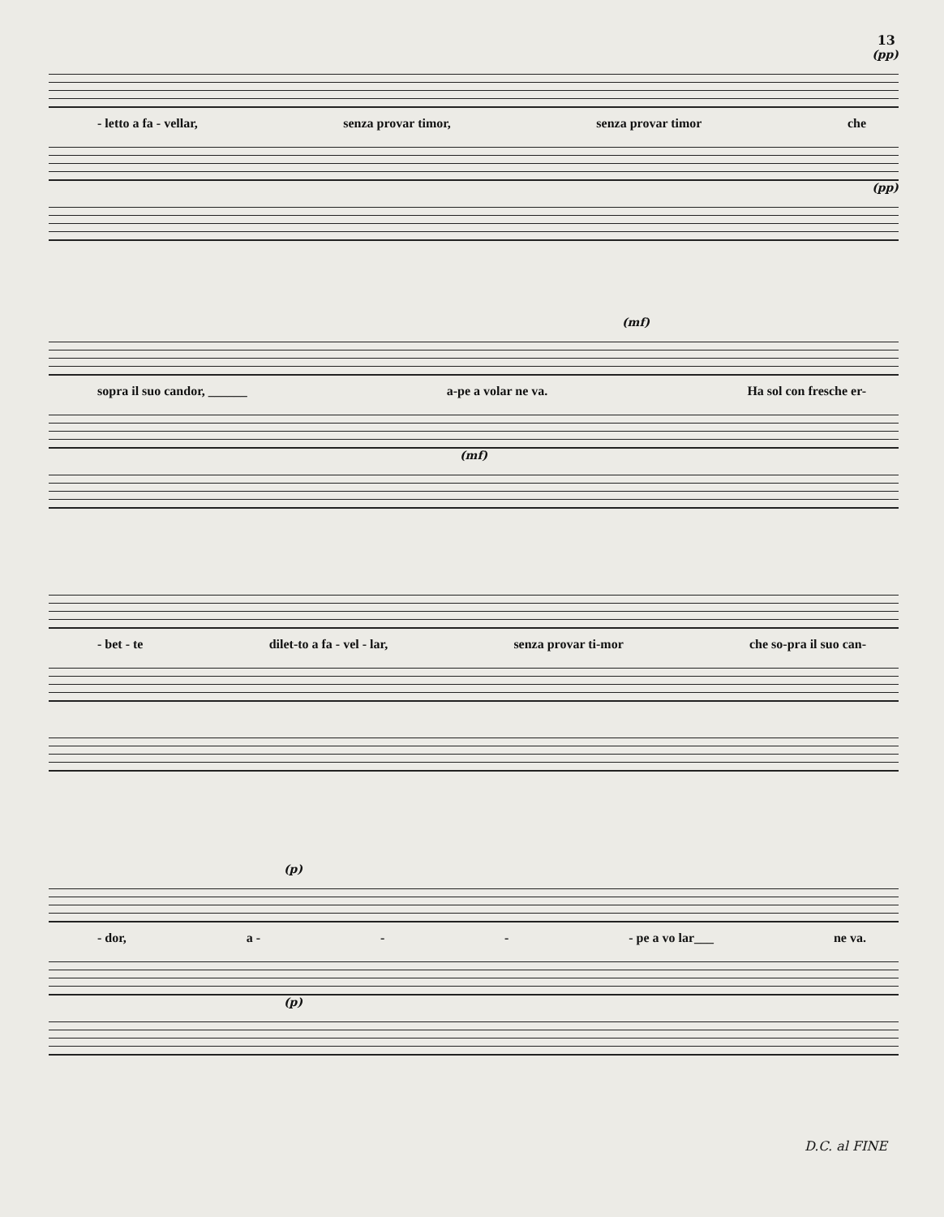13
(pp)
- letto a fa - vellar, senza provar timor, senza provar timor che
(pp)
(mf)
sopra il suo candor, ______ a-pe a volar ne va. Ha sol con fresche er-
(mf)
- bet - te dilet-to a fa - vel - lar, senza provar ti-mor che so-pra il suo can-
(p)
- dor, a - - - - pe a vo lar___ ne va.
(p)
D.C. al FINE